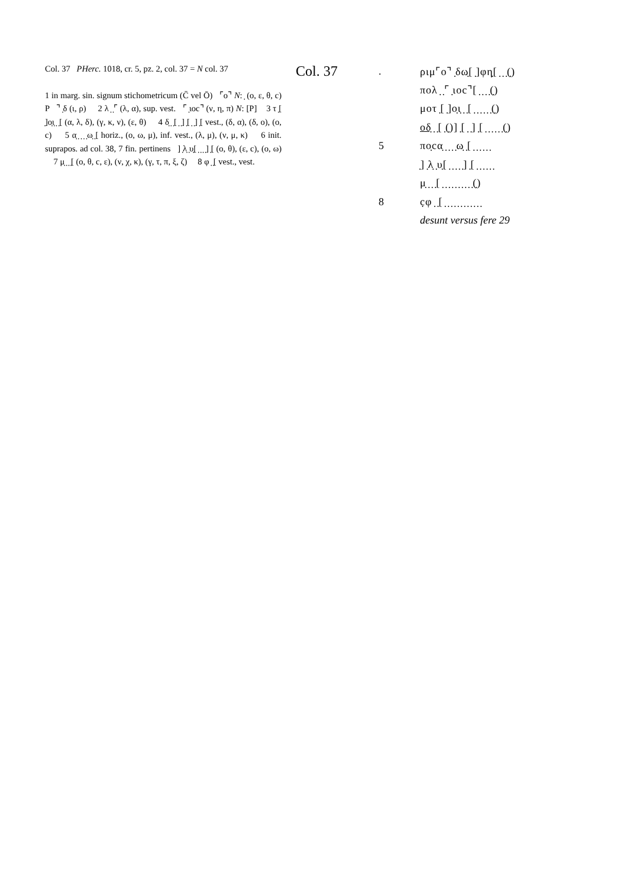Col. 37 PHerc. 1018, cr. 5, pz. 2, col. 37 = N col. 37
1 in marg. sin. signum stichometricum (C̄ vel Ō) ⌜ο⌝ N: ̣ (ο, ε, θ, c) P ⌝ ̣δ (ι, ρ) 2 λ ̣ ̣⌜ (λ, α), sup. vest. ⌜ ̣ιοc⌝ (ν, η, π) N: [P] 3 τ ̣[ ̣]ο̣ι̣ ̣ ̣[ (α, λ, δ), (γ, κ, ν), (ε, θ) 4 δ̣ ̣ ̣[ ̣ ̣] ̣[ ̣ ̣] ̣[ vest., (δ, α), (δ, ο), (ο, c) 5 α̣ ̣ ̣ ̣ ̣ω̣ ̣[ horiz., (ο, ω, μ), inf. vest., (λ, μ), (ν, μ, κ) 6 init. suprapos. ad col. 38, 7 fin. pertinens ] ̣λ̣ ̣υ̣[ ̣ ̣ ̣ ̣] ̣[ (ο, θ), (ε, c), (ο, ω) 7 μ̣ ̣ ̣ ̣[ (ο, θ, c, ε), (ν, χ, κ), (γ, τ, π, ξ, ζ) 8 φ ̣ ̣[ vest., vest.
Col. 37
| . | ριμ⌜ο⌝ ̣δω̣[ ̣]φη̣[ ̣ ̣ ̣(̣) |
| | πολ ̣ ̣⌜ ̣ιοc⌝[ ̣ ̣ ̣ ̣(̣) |
| | μοτ ̣[ ̣]ο̣ι̣ ̣ ̣[ ̣ ̣ ̣ ̣ ̣ ̣(̣) |
| | οδ̣ ̣ ̣[ ̣(̣)] ̣[ ̣ ̣] ̣[ ̣ ̣ ̣ ̣ ̣ ̣(̣) |
| 5 | πο̣cα̣ ̣ ̣ ̣ ̣ω̣ ̣[ ̣ ̣ ̣ ̣ ̣ ̣ |
| | ̣] ̣λ̣ ̣υ̣[ ̣ ̣ ̣ ̣ ̣] ̣[ ̣ ̣ ̣ ̣ ̣ ̣ |
| | μ̣ ̣ ̣ ̣[ ̣ ̣ ̣ ̣ ̣ ̣ ̣ ̣ ̣ ̣(̣) |
| 8 | c̣φ ̣ ̣[ ̣ ̣ ̣ ̣ ̣ ̣ ̣ ̣ ̣ ̣ ̣ ̣ |
| | desunt versus fere 29 |